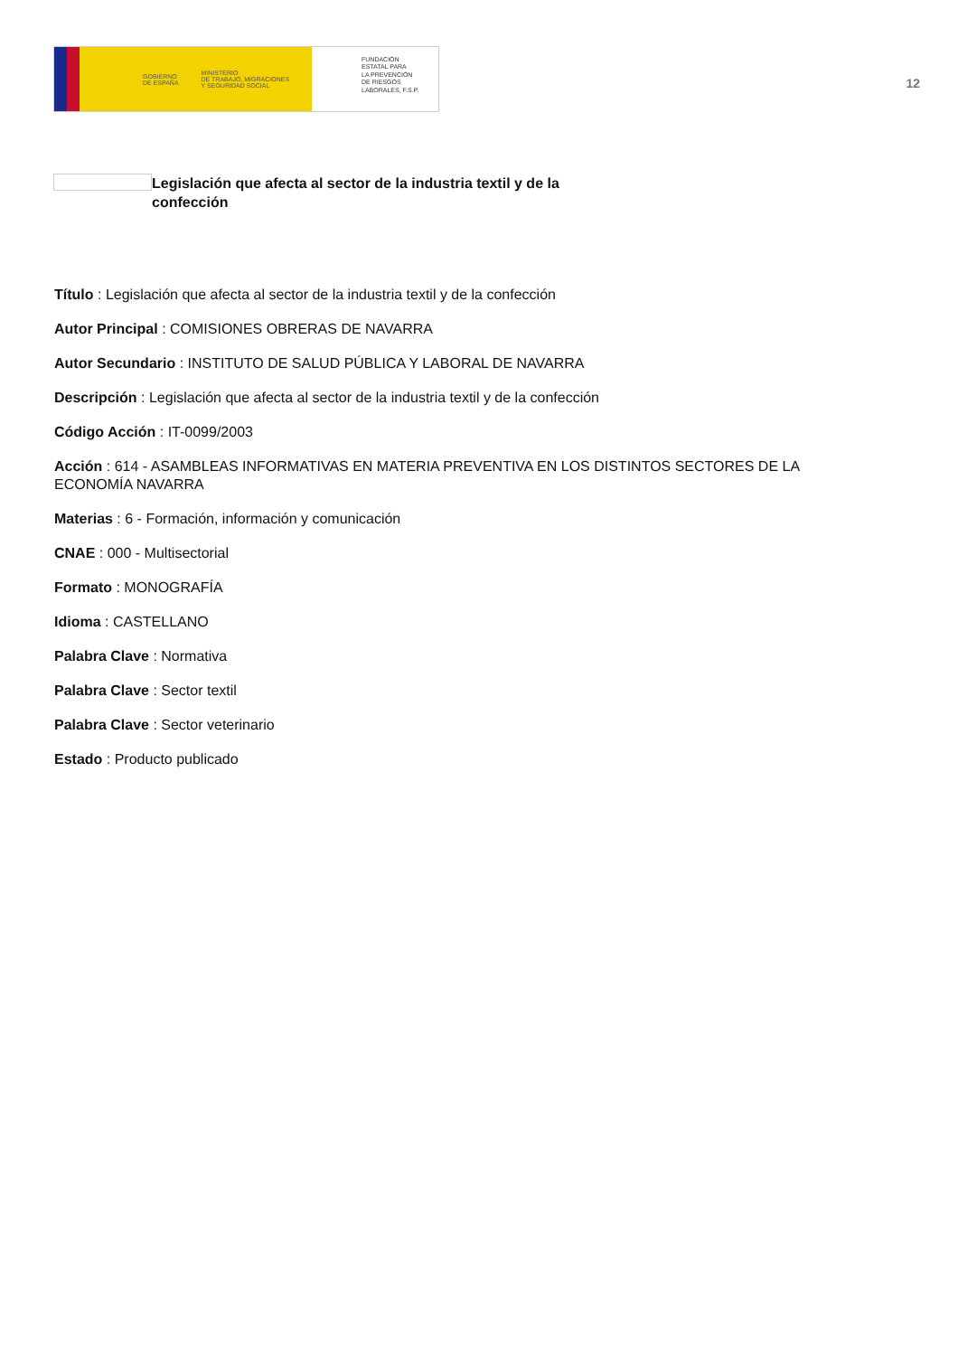GOBIERNO
DE ESPAÑA MINISTERIO
DE TRABAJO, MIGRACIONES
Y SEGURIDAD SOCIAL
FUNDACIÓN
ESTATAL PARA
LA PREVENCIÓN
DE RIESGOS
LABORALES, F.S.P.
12
Legislación que afecta al sector de la industria textil y de la confección
Título : Legislación que afecta al sector de la industria textil y de la confección
Autor Principal : COMISIONES OBRERAS DE NAVARRA
Autor Secundario : INSTITUTO DE SALUD PÚBLICA Y LABORAL DE NAVARRA
Descripción : Legislación que afecta al sector de la industria textil y de la confección
Código Acción : IT-0099/2003
Acción : 614 - ASAMBLEAS INFORMATIVAS EN MATERIA PREVENTIVA EN LOS DISTINTOS SECTORES DE LA ECONOMÍA NAVARRA
Materias : 6 - Formación, información y comunicación
CNAE : 000 - Multisectorial
Formato : MONOGRAFÍA
Idioma : CASTELLANO
Palabra Clave : Normativa
Palabra Clave : Sector textil
Palabra Clave : Sector veterinario
Estado : Producto publicado